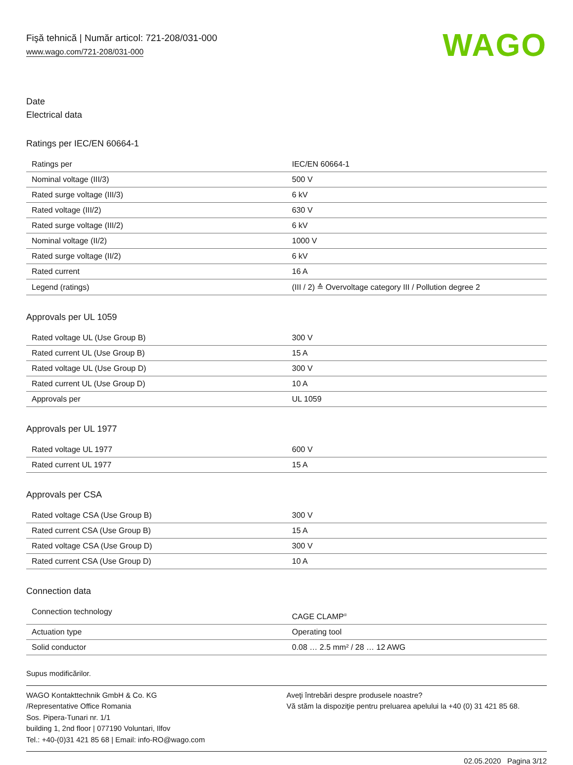Fişă tehnică | Număr articol: 721-208/031-000
www.wago.com/721-208/031-000
WAGO
Date
Electrical data
Ratings per IEC/EN 60664-1
| Ratings per | IEC/EN 60664-1 |
| Nominal voltage (III/3) | 500 V |
| Rated surge voltage (III/3) | 6 kV |
| Rated voltage (III/2) | 630 V |
| Rated surge voltage (III/2) | 6 kV |
| Nominal voltage (II/2) | 1000 V |
| Rated surge voltage (II/2) | 6 kV |
| Rated current | 16 A |
| Legend (ratings) | (III / 2) ≙ Overvoltage category III / Pollution degree 2 |
Approvals per UL 1059
| Rated voltage UL (Use Group B) | 300 V |
| Rated current UL (Use Group B) | 15 A |
| Rated voltage UL (Use Group D) | 300 V |
| Rated current UL (Use Group D) | 10 A |
| Approvals per | UL 1059 |
Approvals per UL 1977
| Rated voltage UL 1977 | 600 V |
| Rated current UL 1977 | 15 A |
Approvals per CSA
| Rated voltage CSA (Use Group B) | 300 V |
| Rated current CSA (Use Group B) | 15 A |
| Rated voltage CSA (Use Group D) | 300 V |
| Rated current CSA (Use Group D) | 10 A |
Connection data
| Connection technology | CAGE CLAMP<sup>®</sup> |
| Actuation type | Operating tool |
| Solid conductor | 0.08 … 2.5 mm² / 28 … 12 AWG |
Supus modificărilor.
WAGO Kontakttechnik GmbH & Co. KG
/Representative Office Romania
Sos. Pipera-Tunari nr. 1/1
building 1, 2nd floor | 077190 Voluntari, Ilfov
Tel.: +40-(0)31 421 85 68 | Email: info-RO@wago.com
Aveţi întrebări despre produsele noastre?
Vă stăm la dispoziţie pentru preluarea apelului la +40 (0) 31 421 85 68.
02.05.2020 Pagina 3/12